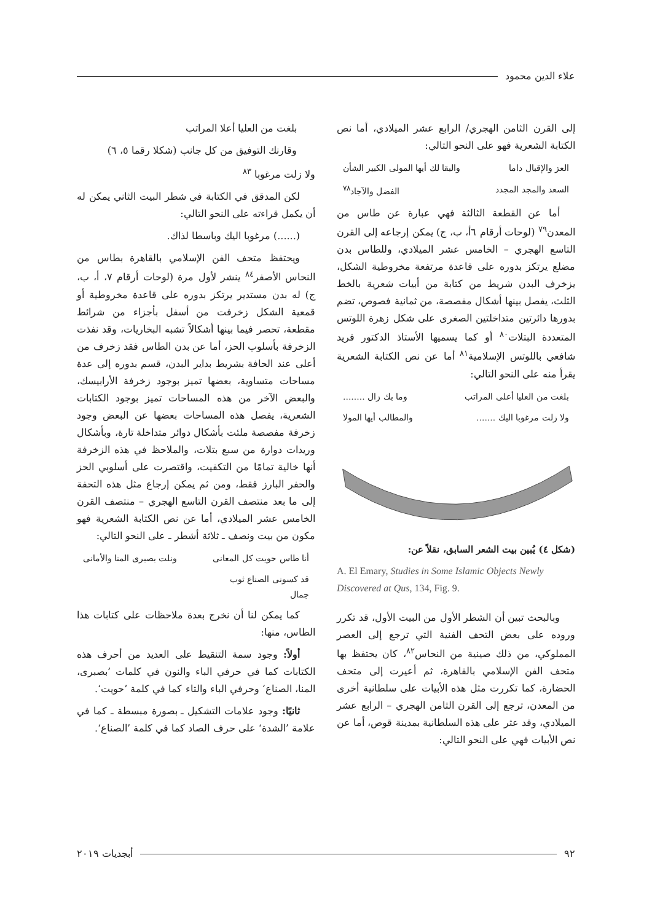علاء الدين محمود
إلى القرن الثامن الهجري/ الرابع عشر الميلادي، أما نص الكتابة الشعرية فهو على النحو التالي:
العز والإقبال داما والبقا لك أيها المولى الكبير الشأن
السعد والمجد المجدد الفضل والآجاد<sup>٧٨</sup>
أما عن القطعة الثالثة فهي عبارة عن طاس من المعدن<sup>٧٩</sup> (لوحات أرقام ٦أ، ب، ج) يمكن إرجاعه إلى القرن التاسع الهجري – الخامس عشر الميلادي، وللطاس بدن مضلع يرتكز بدوره على قاعدة مرتفعة مخروطية الشكل، يزخرف البدن شريط من كتابة من أبيات شعرية بالخط الثلث، يفصل بينها أشكال مفصصة، من ثمانية فصوص، تضم بدورها دائرتين متداخلتين الصغرى على شكل زهرة اللوتس المتعددة البتلات<sup>٨٠</sup> أو كما يسميها الأستاذ الدكتور فريد شافعي باللوتس الإسلامية<sup>٨١</sup> أما عن نص الكتابة الشعرية يقرأ منه على النحو التالي:
بلغت من العليا أعلى المراتب وما بك زال ........
ولا زلت مرغوبا اليك ....... والمطالب أيها المولا
(شكل ٤) يُبين بيت الشعر السابق، نقلاً عن:
A. El Emary, Studies in Some Islamic Objects Newly Discovered at Qus, 134, Fig. 9.
وبالبحث تبين أن الشطر الأول من البيت الأول، قد تكرر وروده على بعض التحف الفنية التي ترجع إلى العصر المملوكي، من ذلك صينية من النحاس<sup>٨٢</sup>، كان يحتفظ بها متحف الفن الإسلامي بالقاهرة، ثم أعيرت إلى متحف الحضارة، كما تكررت مثل هذه الأبيات على سلطانية أخرى من المعدن، ترجع إلى القرن الثامن الهجري – الرابع عشر الميلادي، وقد عثر على هذه السلطانية بمدينة قوص، أما عن نص الأبيات فهي على النحو التالي:
بلغت من العليا أعلا المراتب
وقارنك التوفيق من كل جانب (شكلا رقما ٥، ٦)
ولا زلت مرغوبا <sup>٨٣</sup>
لكن المدقق في الكتابة في شطر البيت الثاني يمكن له أن يكمل قراءته على النحو التالي:
(......) مرغوبا اليك وباسطا لذاك.
ويحتفظ متحف الفن الإسلامي بالقاهرة بطاس من النحاس الأصفر<sup>٨٤</sup> ينشر لأول مرة (لوحات أرقام ٧، أ، ب، ج) له بدن مستدير يرتكز بدوره على قاعدة مخروطية أو قمعية الشكل زخرفت من أسفل بأجزاء من شرائط مقطعة، تحصر فيما بينها أشكالاً تشبه البخاريات، وقد نفذت الزخرفة بأسلوب الحز، أما عن بدن الطاس فقد زخرف من أعلى عند الحافة بشريط بداير البدن، قسم بدوره إلى عدة مساحات متساوية، بعضها تميز بوجود زخرفة الأرابيسك، والبعض الآخر من هذه المساحات تميز بوجود الكتابات الشعرية، يفصل هذه المساحات بعضها عن البعض وجود زخرفة مفصصة ملئت بأشكال دوائر متداخلة تارة، وبأشكال وريدات دوارة من سبع بتلات، والملاحظ في هذه الزخرفة أنها خالية تمامًا من التكفيت، واقتصرت على أسلوبي الحز والحفر البارز فقط، ومن ثم يمكن إرجاع مثل هذه التحفة إلى ما بعد منتصف القرن التاسع الهجري – منتصف القرن الخامس عشر الميلادي، أما عن نص الكتابة الشعرية فهو مكون من بيت ونصف ـ ثلاثة أشطر ـ على النحو التالي:
أنا طاس حويت كل المعانى ونلت بصبرى المنا والأمانى
قد كسونى الصناع ثوب
جمال
كما يمكن لنا أن نخرج بعدة ملاحظات على كتابات هذا الطاس، منها:
أولاً: وجود سمة التنقيط على العديد من أحرف هذه الكتابات كما في حرفي الباء والنون في كلمات ’بصبرى، المنا، الصناع‘ وحرفي الباء والتاء كما في كلمة ’حويت‘.
ثانيًا: وجود علامات التشكيل ـ بصورة مبسطة ـ كما في علامة ’الشدة‘ على حرف الصاد كما في كلمة ’الصناع‘.
٩٢ أبجديات ٢٠١٩